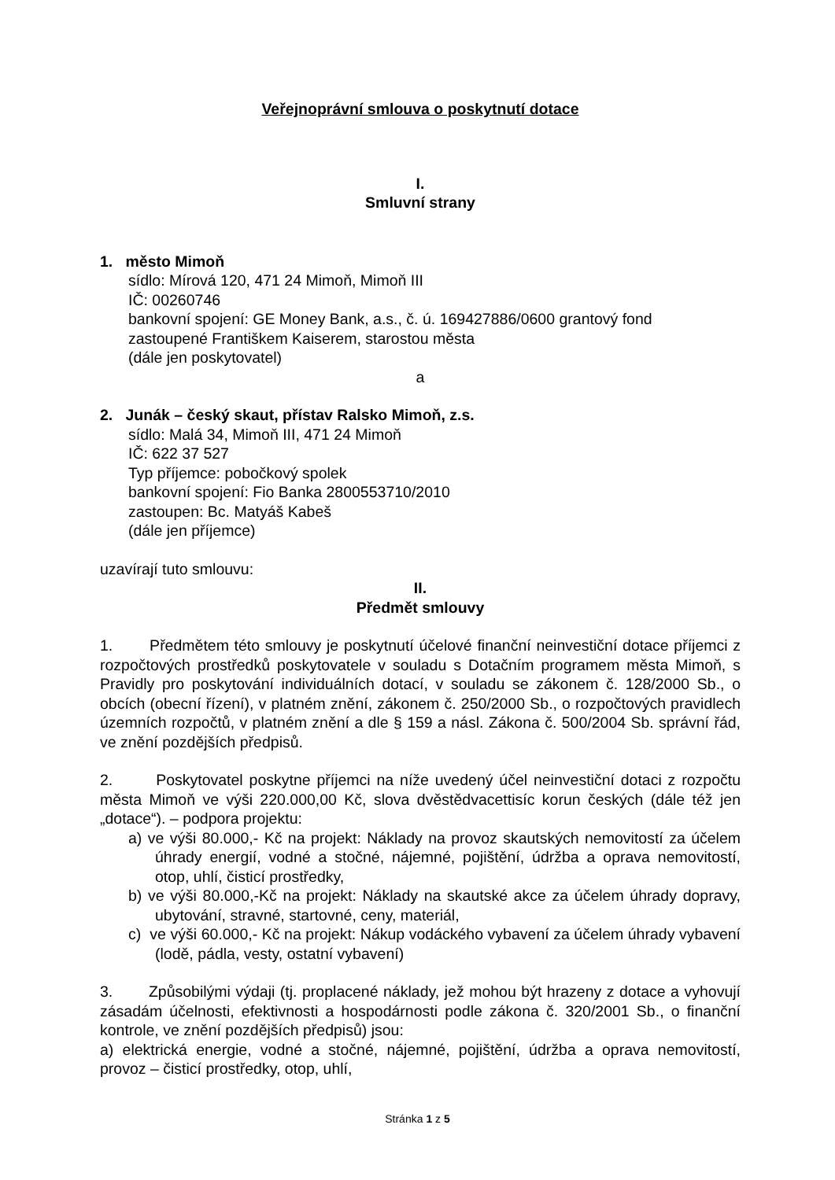Veřejnoprávní smlouva o poskytnutí dotace
I.
Smluvní strany
1. město Mimoň
sídlo: Mírová 120, 471 24 Mimoň, Mimoň III
IČ: 00260746
bankovní spojení: GE Money Bank, a.s., č. ú. 169427886/0600 grantový fond
zastoupené Františkem Kaiserem, starostou města
(dále jen poskytovatel)
a
2. Junák – český skaut, přístav Ralsko Mimoň, z.s.
sídlo: Malá 34, Mimoň III, 471 24 Mimoň
IČ: 622 37 527
Typ příjemce: pobočkový spolek
bankovní spojení: Fio Banka 2800553710/2010
zastoupen: Bc. Matyáš Kabeš
(dále jen příjemce)
uzavírají tuto smlouvu:
II.
Předmět smlouvy
1. Předmětem této smlouvy je poskytnutí účelové finanční neinvestiční dotace příjemci z rozpočtových prostředků poskytovatele v souladu s Dotačním programem města Mimoň, s Pravidly pro poskytování individuálních dotací, v souladu se zákonem č. 128/2000 Sb., o obcích (obecní řízení), v platném znění, zákonem č. 250/2000 Sb., o rozpočtových pravidlech územních rozpočtů, v platném znění a dle § 159 a násl. Zákona č. 500/2004 Sb. správní řád, ve znění pozdějších předpisů.
2. Poskytovatel poskytne příjemci na níže uvedený účel neinvestiční dotaci z rozpočtu města Mimoň ve výši 220.000,00 Kč, slova dvěstědvacettisíc korun českých (dále též jen „dotace“). – podpora projektu:
a) ve výši 80.000,- Kč na projekt: Náklady na provoz skautských nemovitostí za účelem úhrady energií, vodné a stočné, nájemné, pojištění, údržba a oprava nemovitostí, otop, uhlí, čisticí prostředky,
b) ve výši 80.000,-Kč na projekt: Náklady na skautské akce za účelem úhrady dopravy, ubytování, stravné, startovné, ceny, materiál,
c) ve výši 60.000,- Kč na projekt: Nákup vodáckého vybavení za účelem úhrady vybavení (lodě, pádla, vesty, ostatní vybavení)
3. Způsobilými výdaji (tj. proplacené náklady, jež mohou být hrazeny z dotace a vyhovují zásadám účelnosti, efektivnosti a hospodárnosti podle zákona č. 320/2001 Sb., o finanční kontrole, ve znění pozdějších předpisů) jsou:
a) elektrická energie, vodné a stočné, nájemné, pojištění, údržba a oprava nemovitostí, provoz – čisticí prostředky, otop, uhlí,
Stránka 1 z 5